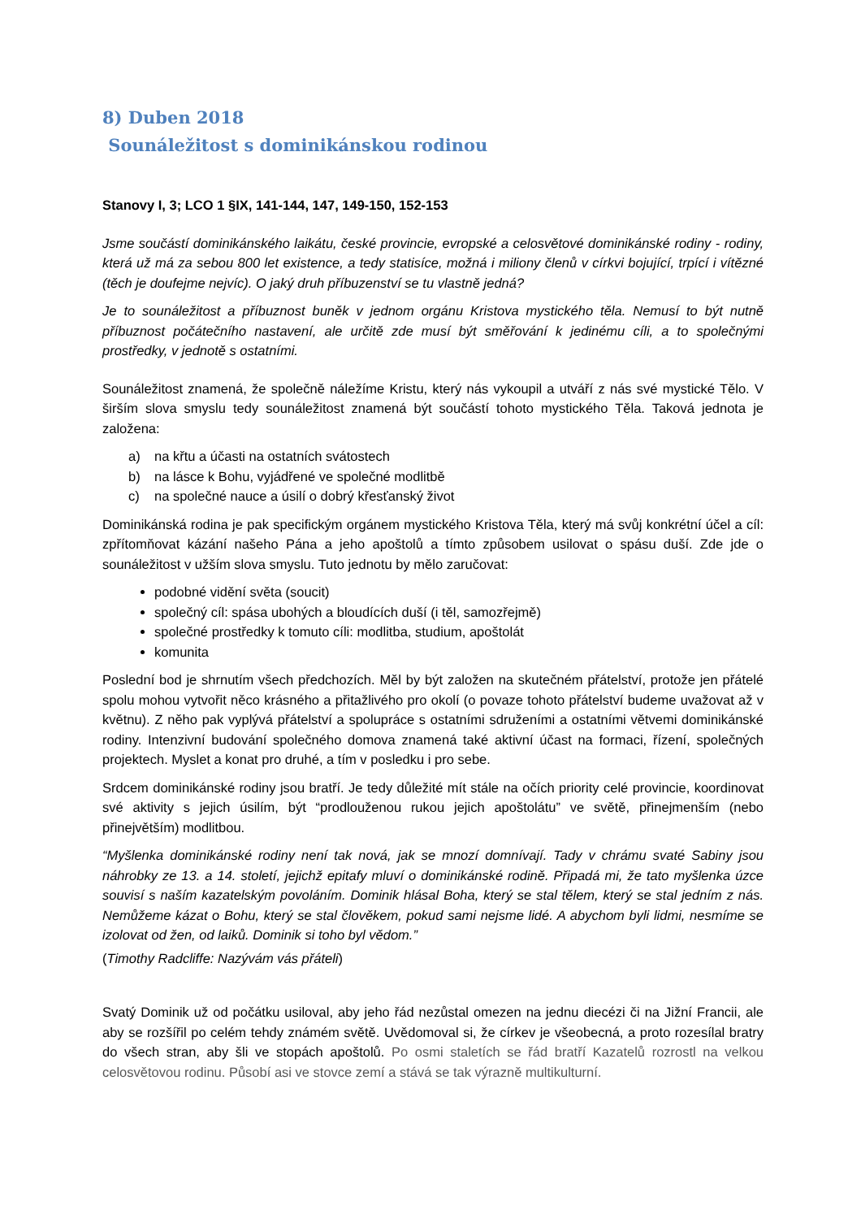8) Duben 2018
Sounáležitost s dominikánskou rodinou
Stanovy I, 3; LCO 1 §IX, 141-144, 147, 149-150, 152-153
Jsme součástí dominikánského laikátu, české provincie, evropské a celosvětové dominikánské rodiny - rodiny, která už má za sebou 800 let existence, a tedy statisíce, možná i miliony členů v církvi bojující, trpící i vítězné (těch je doufejme nejvíc). O jaký druh příbuzenství se tu vlastně jedná?
Je to sounáležitost a příbuznost buněk v jednom orgánu Kristova mystického těla. Nemusí to být nutně příbuznost počátečního nastavení, ale určitě zde musí být směřování k jedinému cíli, a to společnými prostředky, v jednotě s ostatními.
Sounáležitost znamená, že společně náležíme Kristu, který nás vykoupil a utváří z nás své mystické Tělo. V širším slova smyslu tedy sounáležitost znamená být součástí tohoto mystického Těla. Taková jednota je založena:
a) na křtu a účasti na ostatních svátostech
b) na lásce k Bohu, vyjádřené ve společné modlitbě
c) na společné nauce a úsilí o dobrý křesťanský život
Dominikánská rodina je pak specifickým orgánem mystického Kristova Těla, který má svůj konkrétní účel a cíl: zpřítomňovat kázání našeho Pána a jeho apoštolů a tímto způsobem usilovat o spásu duší. Zde jde o sounáležitost v užším slova smyslu. Tuto jednotu by mělo zaručovat:
podobné vidění světa (soucit)
společný cíl: spása ubohých a bloudících duší (i těl, samozřejmě)
společné prostředky k tomuto cíli: modlitba, studium, apoštolát
komunita
Poslední bod je shrnutím všech předchozích. Měl by být založen na skutečném přátelství, protože jen přátelé spolu mohou vytvořit něco krásného a přitažlivého pro okolí (o povaze tohoto přátelství budeme uvažovat až v květnu). Z něho pak vyplývá přátelství a spolupráce s ostatními sdruženími a ostatními větvemi dominikánské rodiny. Intenzivní budování společného domova znamená také aktivní účast na formaci, řízení, společných projektech. Myslet a konat pro druhé, a tím v posledku i pro sebe.
Srdcem dominikánské rodiny jsou bratří. Je tedy důležité mít stále na očích priority celé provincie, koordinovat své aktivity s jejich úsilím, být “prodlouženou rukou jejich apoštolátu” ve světě, přinejmenším (nebo přinejvětším) modlitbou.
“Myšlenka dominikánské rodiny není tak nová, jak se mnozí domnívají. Tady v chrámu svaté Sabiny jsou náhrobky ze 13. a 14. století, jejichž epitafy mluví o dominikánské rodině. Připadá mi, že tato myšlenka úzce souvisí s naším kazatelským povoláním. Dominik hlásal Boha, který se stal tělem, který se stal jedním z nás. Nemůžeme kázat o Bohu, který se stal člověkem, pokud sami nejsme lidé. A abychom byli lidmi, nesmíme se izolovat od žen, od laiků. Dominik si toho byl vědom.”
(Timothy Radcliffe: Nazývám vás přáteli)
Svatý Dominik už od počátku usiloval, aby jeho řád nezůstal omezen na jednu diecézi či na Jižní Francii, ale aby se rozšířil po celém tehdy známém světě. Uvědomoval si, že církev je všeobecná, a proto rozesílal bratry do všech stran, aby šli ve stopách apoštolů. Po osmi staletích se řád bratří Kazatelů rozrostl na velkou celosvětovou rodinu. Působí asi ve stovce zemí a stává se tak výrazně multikulturní.